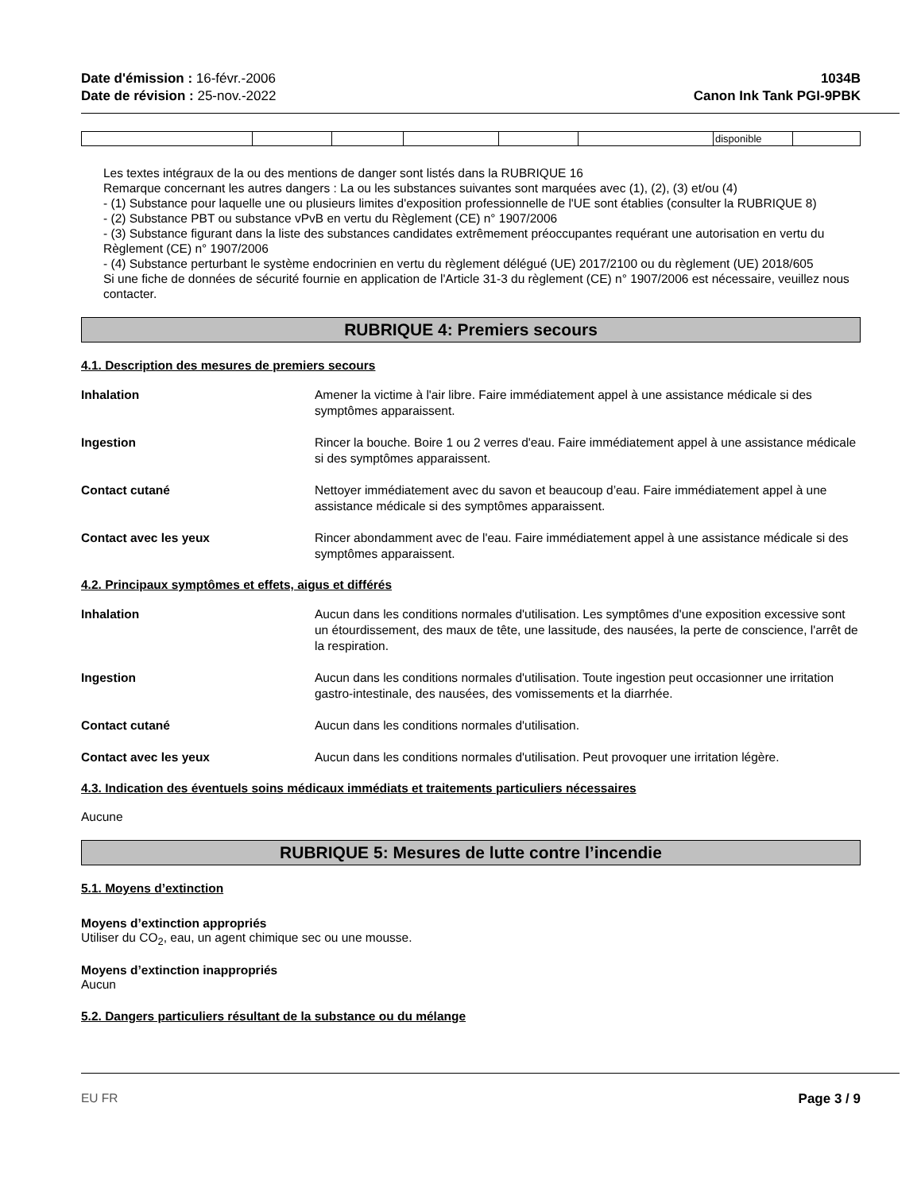Date d'émission : 16-févr.-2006
Date de révision : 25-nov.-2022
1034B
Canon Ink Tank PGI-9PBK
| | | | | | | disponible | |
Les textes intégraux de la ou des mentions de danger sont listés dans la RUBRIQUE 16
Remarque concernant les autres dangers : La ou les substances suivantes sont marquées avec (1), (2), (3) et/ou (4)
- (1) Substance pour laquelle une ou plusieurs limites d'exposition professionnelle de l'UE sont établies (consulter la RUBRIQUE 8)
- (2) Substance PBT ou substance vPvB en vertu du Règlement (CE) n° 1907/2006
- (3) Substance figurant dans la liste des substances candidates extrêmement préoccupantes requérant une autorisation en vertu du Règlement (CE) n° 1907/2006
- (4) Substance perturbant le système endocrinien en vertu du règlement délégué (UE) 2017/2100 ou du règlement (UE) 2018/605
Si une fiche de données de sécurité fournie en application de l'Article 31-3 du règlement (CE) n° 1907/2006 est nécessaire, veuillez nous contacter.
RUBRIQUE 4: Premiers secours
4.1. Description des mesures de premiers secours
Inhalation Amener la victime à l'air libre. Faire immédiatement appel à une assistance médicale si des symptômes apparaissent.
Ingestion Rincer la bouche. Boire 1 ou 2 verres d'eau. Faire immédiatement appel à une assistance médicale si des symptômes apparaissent.
Contact cutané Nettoyer immédiatement avec du savon et beaucoup d’eau. Faire immédiatement appel à une assistance médicale si des symptômes apparaissent.
Contact avec les yeux Rincer abondamment avec de l'eau. Faire immédiatement appel à une assistance médicale si des symptômes apparaissent.
4.2. Principaux symptômes et effets, aigus et différés
Inhalation Aucun dans les conditions normales d'utilisation. Les symptômes d'une exposition excessive sont un étourdissement, des maux de tête, une lassitude, des nausées, la perte de conscience, l'arrêt de la respiration.
Ingestion Aucun dans les conditions normales d'utilisation. Toute ingestion peut occasionner une irritation gastro-intestinale, des nausées, des vomissements et la diarrhée.
Contact cutané Aucun dans les conditions normales d'utilisation.
Contact avec les yeux Aucun dans les conditions normales d'utilisation. Peut provoquer une irritation légère.
4.3. Indication des éventuels soins médicaux immédiats et traitements particuliers nécessaires
Aucune
RUBRIQUE 5: Mesures de lutte contre l’incendie
5.1. Moyens d’extinction
Moyens d’extinction appropriés
Utiliser du CO<sub>2</sub>, eau, un agent chimique sec ou une mousse.
Moyens d’extinction inappropriés
Aucun
5.2. Dangers particuliers résultant de la substance ou du mélange
EU FR Page 3 / 9